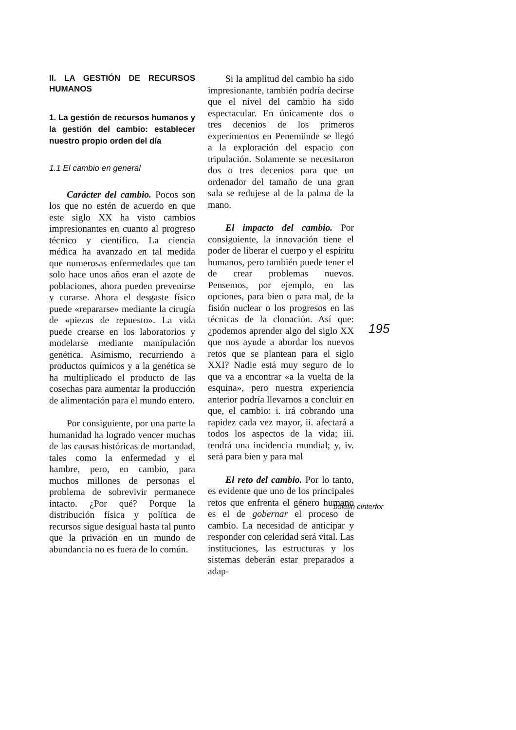II. LA GESTIÓN DE RECURSOS HUMANOS
1. La gestión de recursos humanos y la gestión del cambio: establecer nuestro propio orden del día
1.1 El cambio en general
Carácter del cambio. Pocos son los que no estén de acuerdo en que este siglo XX ha visto cambios impresionantes en cuanto al progreso técnico y científico. La ciencia médica ha avanzado en tal medida que numerosas enfermedades que tan solo hace unos años eran el azote de poblaciones, ahora pueden prevenirse y curarse. Ahora el desgaste físico puede «repararse» mediante la cirugía de «piezas de repuesto». La vida puede crearse en los laboratorios y modelarse mediante manipulación genética. Asimismo, recurriendo a productos químicos y a la genética se ha multiplicado el producto de las cosechas para aumentar la producción de alimentación para el mundo entero.
Por consiguiente, por una parte la humanidad ha logrado vencer muchas de las causas históricas de mortandad, tales como la enfermedad y el hambre, pero, en cambio, para muchos millones de personas el problema de sobrevivir permanece intacto. ¿Por qué? Porque la distribución física y política de recursos sigue desigual hasta tal punto que la privación en un mundo de abundancia no es fuera de lo común.
Si la amplitud del cambio ha sido impresionante, también podría decirse que el nivel del cambio ha sido espectacular. En únicamente dos o tres decenios de los primeros experimentos en Penemünde se llegó a la exploración del espacio con tripulación. Solamente se necesitaron dos o tres decenios para que un ordenador del tamaño de una gran sala se redujese al de la palma de la mano.
El impacto del cambio. Por consiguiente, la innovación tiene el poder de liberar el cuerpo y el espíritu humanos, pero también puede tener el de crear problemas nuevos. Pensemos, por ejemplo, en las opciones, para bien o para mal, de la fisión nuclear o los progresos en las técnicas de la clonación. Así que: ¿podemos aprender algo del siglo XX que nos ayude a abordar los nuevos retos que se plantean para el siglo XXI? Nadie está muy seguro de lo que va a encontrar «a la vuelta de la esquina», pero nuestra experiencia anterior podría llevarnos a concluir en que, el cambio: i. irá cobrando una rapidez cada vez mayor, ii. afectará a todos los aspectos de la vida; iii. tendrá una incidencia mundial; y, iv. será para bien y para mal
El reto del cambio. Por lo tanto, es evidente que uno de los principales retos que enfrenta el género humano es el de gobernar el proceso de cambio. La necesidad de anticipar y responder con celeridad será vital. Las instituciones, las estructuras y los sistemas deberán estar preparados a adap-
195
boletin cinterfor